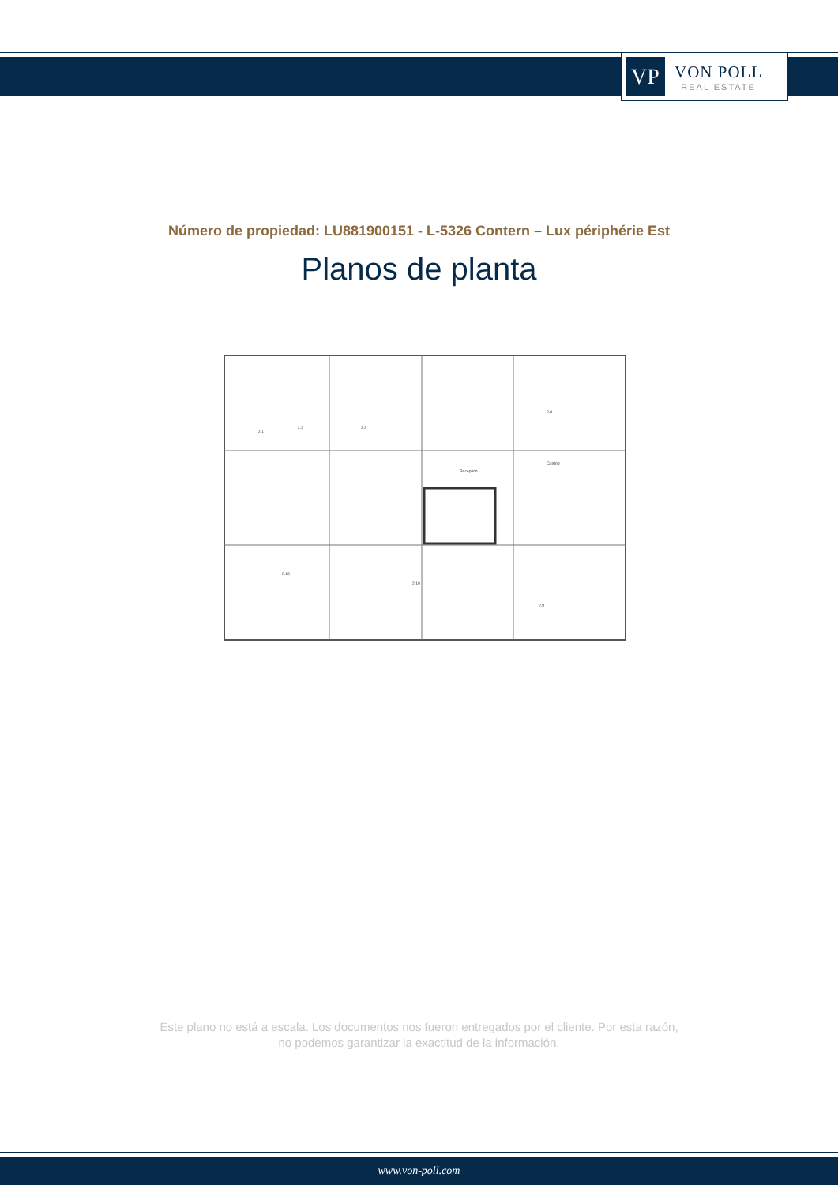VP
VON POLL
REAL ESTATE
Número de propiedad: LU881900151 - L-5326 Contern – Lux périphérie Est
Planos de planta
2.1
2.2
2.3
2.8
Cuisine
Reception
2.13
2.10
2.9
Este plano no está a escala. Los documentos nos fueron entregados por el cliente. Por esta razón, no podemos garantizar la exactitud de la información.
www.von-poll.com